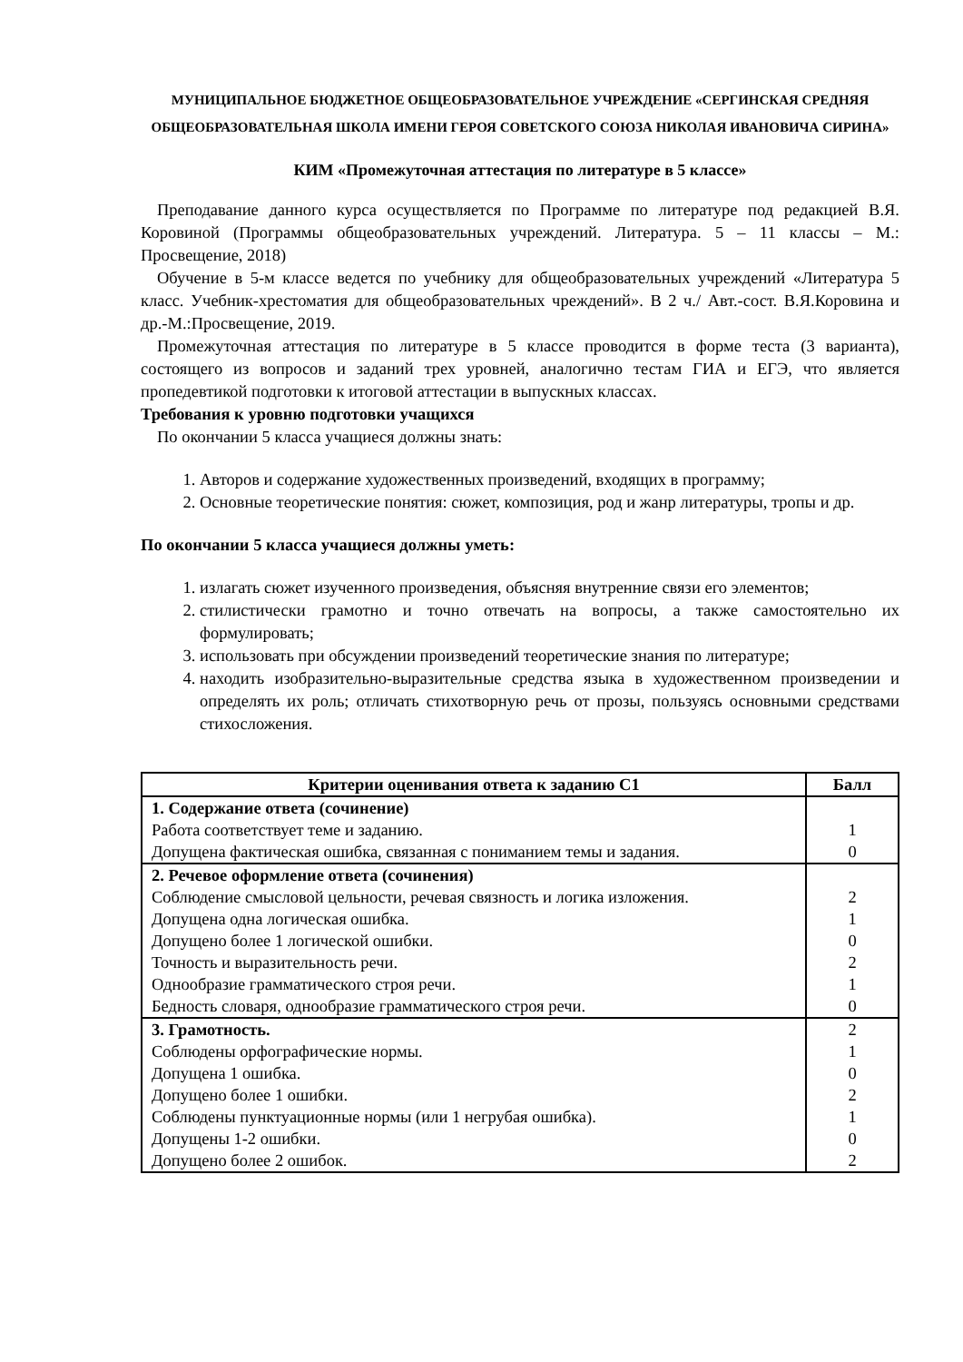МУНИЦИПАЛЬНОЕ БЮДЖЕТНОЕ ОБЩЕОБРАЗОВАТЕЛЬНОЕ УЧРЕЖДЕНИЕ «СЕРГИНСКАЯ СРЕДНЯЯ ОБЩЕОБРАЗОВАТЕЛЬНАЯ ШКОЛА ИМЕНИ ГЕРОЯ СОВЕТСКОГО СОЮЗА НИКОЛАЯ ИВАНОВИЧА СИРИНА»
КИМ «Промежуточная аттестация по литературе в 5 классе»
Преподавание данного курса осуществляется по Программе по литературе под редакцией В.Я. Коровиной (Программы общеобразовательных учреждений. Литература. 5 – 11 классы – М.: Просвещение, 2018)
Обучение в 5-м классе ведется по учебнику для общеобразовательных учреждений «Литература 5 класс. Учебник-хрестоматия для общеобразовательных чреждений». В 2 ч./ Авт.-сост. В.Я.Коровина и др.-М.:Просвещение, 2019.
Промежуточная аттестация по литературе в 5 классе проводится в форме теста (3 варианта), состоящего из вопросов и заданий трех уровней, аналогично тестам ГИА и ЕГЭ, что является пропедевтикой подготовки к итоговой аттестации в выпускных классах.
Требования к уровню подготовки учащихся
По окончании 5 класса учащиеся должны знать:
1. Авторов и содержание художественных произведений, входящих в программу;
2. Основные теоретические понятия: сюжет, композиция, род и жанр литературы, тропы и др.
По окончании 5 класса учащиеся должны уметь:
1. излагать сюжет изученного произведения, объясняя внутренние связи его элементов;
2. стилистически грамотно и точно отвечать на вопросы, а также самостоятельно их формулировать;
3. использовать при обсуждении произведений теоретические знания по литературе;
4. находить изобразительно-выразительные средства языка в художественном произведении и определять их роль; отличать стихотворную речь от прозы, пользуясь основными средствами стихосложения.
| Критерии оценивания ответа к заданию С1 | Балл |
| --- | --- |
| 1. Содержание ответа (сочинение) Работа соответствует теме и заданию. Допущена фактическая ошибка, связанная с пониманием темы и задания. | 1 0 |
| 2. Речевое оформление ответа (сочинения) Соблюдение смысловой цельности, речевая связность и логика изложения. Допущена одна логическая ошибка. Допущено более 1 логической ошибки. Точность и выразительность речи. Однообразие грамматического строя речи. Бедность словаря, однообразие грамматического строя речи. | 2 1 0 2 1 0 |
| 3. Грамотность. Соблюдены орфографические нормы. Допущена 1 ошибка. Допущено более 1 ошибки. Соблюдены пунктуационные нормы (или 1 негрубая ошибка). Допущены 1-2 ошибки. Допущено более 2 ошибок. | 2 1 0 2 1 0 2 |